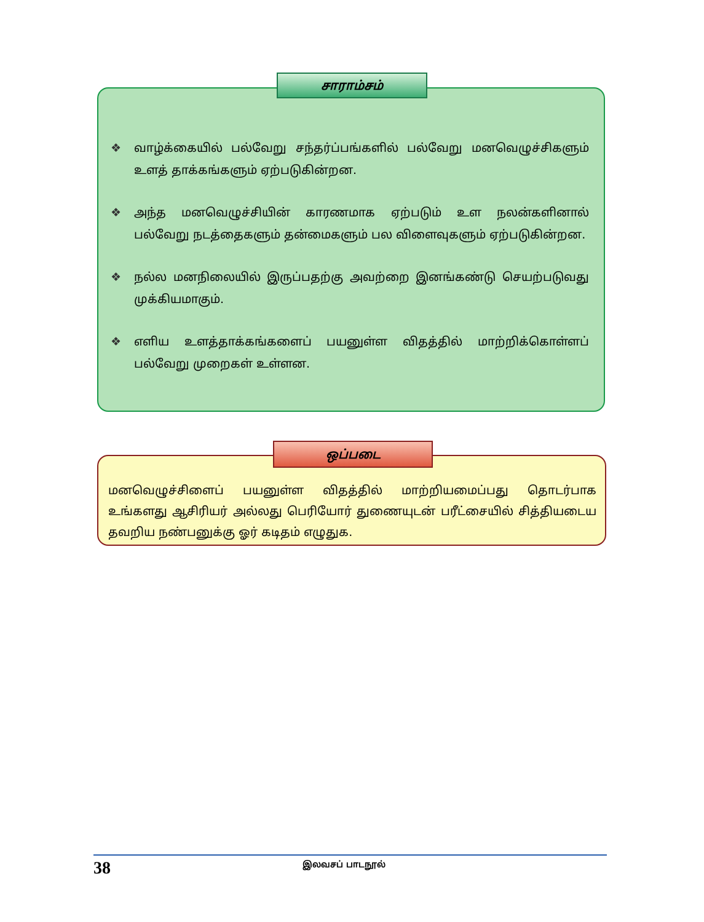❖ வாழ்க்கையில் பல்வேறு சந்தர்ப்பங்களில் பல்வேறு மனவெழுச்சிகளும் உளத் தாக்கங்களும் ஏற்படுகின்றன.
❖ அந்த மனவெழுச்சியின் காரணமாக ஏற்படும் உள நலன்களினால் பல்வேறு நடத்தைகளும் தன்மைகளும் பல விளைவுகளும் ஏற்படுகின்றன.
❖ நல்ல மனநிலையில் இருப்பதற்கு அவற்றை இனங்கண்டு செயற்படுவது முக்கியமாகும்.
❖ எளிய உளத்தாக்கங்களைப் பயனுள்ள விதத்தில் மாற்றிக்கொள்ளப் பல்வேறு முறைகள் உள்ளன.
சாராம்சம்
மனவெழுச்சிளைப் பயனுள்ள விதத்தில் மாற்றியமைப்பது தொடர்பாக உங்களது ஆசிரியர் அல்லது பெரியோர் துணையுடன் பரீட்சையில் சித்தியடைய தவறிய நண்பனுக்கு ஓர் கடிதம் எழுதுக.
ஒப்படை
38
இலவசப் பாடநூல்